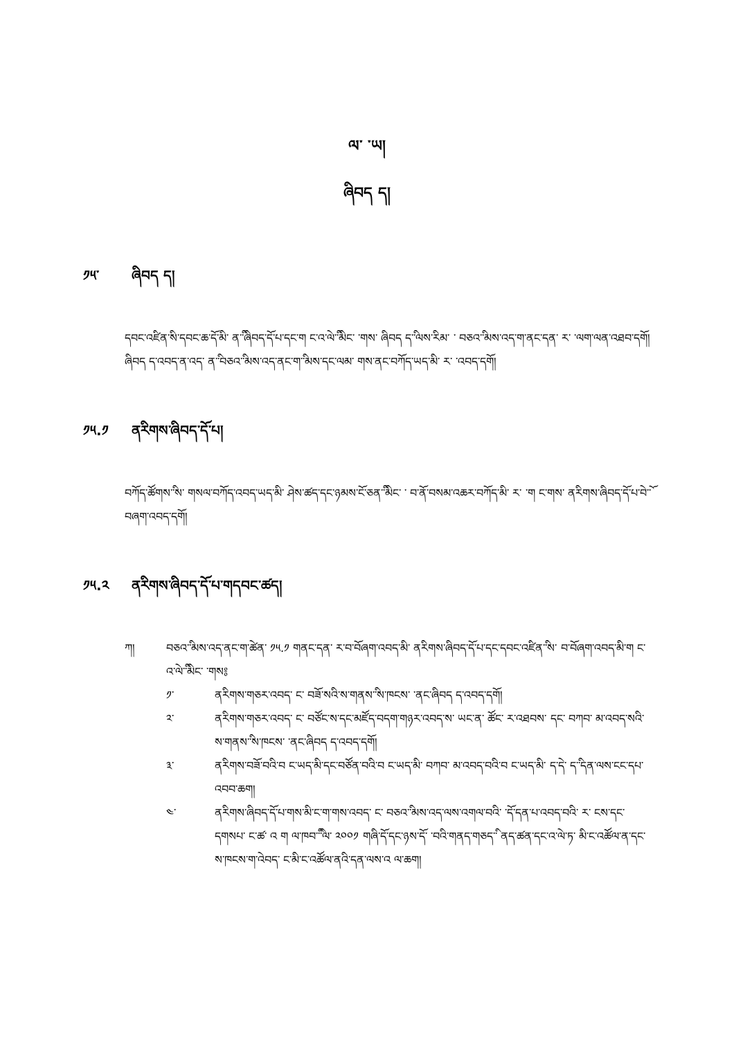ལ་ ་ཡ།
ཞིབད ད།
༡༥་ ཞིབད ད།
དབང་འཛིན་ིས་དབང་ཆ་ོད་མི་ ན་ི་ཞིབད་ོད་པ་དང་ག ང་འ་ེལ་ི་མིང་ ་གས་ ཞིབད ད་ི་ལས་རིམ་ ་ བཅའ་ི་མས་འད་ག་ནང་དན་ ར་ ་ལག་ལན་འཐབ་དགོ།
ཞིབད ད་འབད་ན་འད་ ན་ི་བཅའ་ི་མས་འད་ནང་ག་ི་མས་དང་ལམ་ གས་ནང་བཀོད་ཡད་མི་ ར་ ་འབད་དགོ།
༡༥.༡ ནརིགས་ཞིབད་ོད་པ།
བཀོད་ཚོགས་ི་ས་ གསལ་བཀོད་འབད་ཡད་མི་ ཤེས་ཚད་དང་ཉམས་ོང་ཅན་ི་མིང་ ་ བ་ོན་བསམ་འཆར་བཀོད་མི་ ར་ ་ག ང་གས་ ནརིགས་ཞིབད་ོད་པ་ེབ་ོ་བཞག་འབད་དགོ།
༡༥.༢ ནརིགས་ཞིབད་ོད་པ་གདབང་ཚད།
ཀ། བཅའ་ི་མས་འད་ནང་ག་ེཚན་ ༡༥.༡ གནང་དན་ ར་བ་ོབཞག་འབད་མི་ ནརིགས་ཞིབད་ོད་པ་དང་དབང་འཛིན་ི་ས་ བ་ོབཞག་འབད་མི་ག ང་འ་ེལ་ི་མིང་ ་གས༔
༡་ ནརིགས་གཅར་འབད་ ང་ བཟོ་སའི་ས་གནས་ི་ས་ཁངས་ ་ནང་ཞིབད ད་འབད་དགོ།
༢་ ནརིགས་གཅར་འབད་ ང་ བཙོང་ས་དང་མཛོད་བདག་གཉར་འབད་ས་ ཡང་ན་ ཚོང་ ར་འཐབས་ དང་ བཀབ་ མ་འབད་སའི་ས་གནས་ི་ས་ཁངས་ ་ནང་ཞིབད ད་འབད་དགོ།
༣་ ནརིགས་བཟོ་བའི་བ ང་ཡད་མི་དང་བཙོན་བའི་བ ང་ཡད་མི་ བཀབ་ མ་འབད་བའི་བ ང་ཡད་མི་ ད་ེད་ ད་ི་དན་ལས་ངང་དཔ་འབབ་ཆག།
༤་ ནརིགས་ཞིབད་ོད་པ་གས་མི་ང་ག་གས་འབད་ ང་ བཅའ་ི་མས་འད་ལས་འགལ་བའི་ ་ོད་དན་པ་འབད་བའི་ ར་ ངས་དང་དགསཔ་ ང་ཚ་ འ ག ལ་ཁབ་ི་ི་ལ་ ༢༠༠༡ གཞི་ོད་དང་ཉས་ོད་ ་བའི་གནད་གཅད་ི་ ནད་ཚན་དང་འ་ེལ་ཏ་ མི་ང་འཚོལ་ན་དང་ས་ཁངས་ག་ེའབད་ ང་མི་ང་འཚོལ་ནའི་དན་ལས་འ ལ་ཆག།